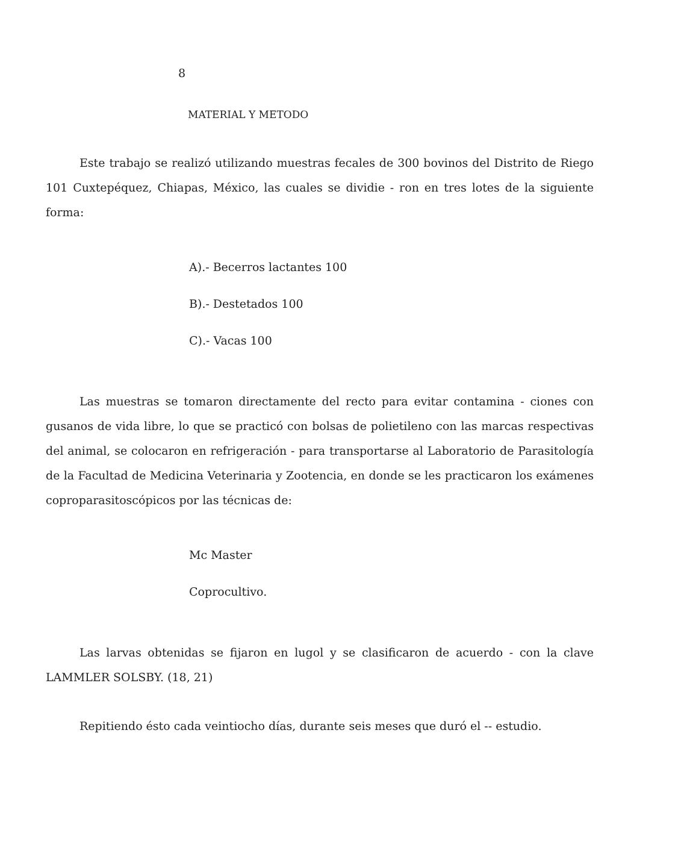8
MATERIAL Y METODO
Este trabajo se realizó utilizando muestras fecales de 300 bovinos del Distrito de Riego 101 Cuxtepéquez, Chiapas, México, las cuales se dividie - ron en tres lotes de la siguiente forma:
A).- Becerros lactantes 100
B).- Destetados 100
C).- Vacas 100
Las muestras se tomaron directamente del recto para evitar contamina - ciones con gusanos de vida libre, lo que se practicó con bolsas de polietileno con las marcas respectivas del animal, se colocaron en refrigeración - para transportarse al Laboratorio de Parasitología de la Facultad de Medicina Veterinaria y Zootencia, en donde se les practicaron los exámenes coproparasitoscópicos por las técnicas de:
Mc Master
Coprocultivo.
Las larvas obtenidas se fijaron en lugol y se clasificaron de acuerdo - con la clave LAMMLER SOLSBY. (18, 21)
Repitiendo ésto cada veintiocho días, durante seis meses que duró el -- estudio.